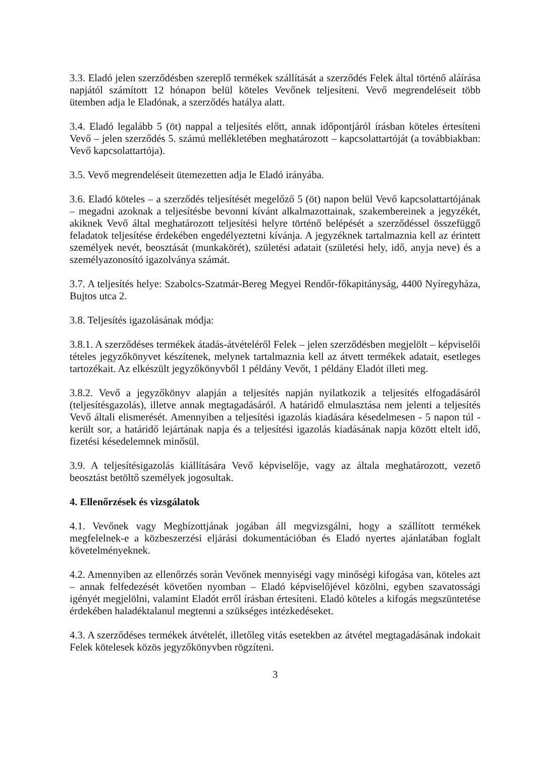3.3. Eladó jelen szerződésben szereplő termékek szállítását a szerződés Felek által történő aláírása napjától számított 12 hónapon belül köteles Vevőnek teljesíteni. Vevő megrendeléseit több ütemben adja le Eladónak, a szerződés hatálya alatt.
3.4. Eladó legalább 5 (öt) nappal a teljesítés előtt, annak időpontjáról írásban köteles értesíteni Vevő – jelen szerződés 5. számú mellékletében meghatározott – kapcsolattartóját (a továbbiakban: Vevő kapcsolattartója).
3.5. Vevő megrendeléseit ütemezetten adja le Eladó irányába.
3.6. Eladó köteles – a szerződés teljesítését megelőző 5 (öt) napon belül Vevő kapcsolattartójának – megadni azoknak a teljesítésbe bevonni kívánt alkalmazottainak, szakembereinek a jegyzékét, akiknek Vevő által meghatározott teljesítési helyre történő belépését a szerződéssel összefüggő feladatok teljesítése érdekében engedélyeztetni kívánja. A jegyzéknek tartalmaznia kell az érintett személyek nevét, beosztását (munkakörét), születési adatait (születési hely, idő, anyja neve) és a személyazonosító igazolványa számát.
3.7. A teljesítés helye: Szabolcs-Szatmár-Bereg Megyei Rendőr-főkapitányság, 4400 Nyíregyháza, Bujtos utca 2.
3.8. Teljesítés igazolásának módja:
3.8.1. A szerződéses termékek átadás-átvételéről Felek – jelen szerződésben megjelölt – képviselői tételes jegyzőkönyvet készítenek, melynek tartalmaznia kell az átvett termékek adatait, esetleges tartozékait. Az elkészült jegyzőkönyvből 1 példány Vevőt, 1 példány Eladót illeti meg.
3.8.2. Vevő a jegyzőkönyv alapján a teljesítés napján nyilatkozik a teljesítés elfogadásáról (teljesítésgazolás), illetve annak megtagadásáról. A határidő elmulasztása nem jelenti a teljesítés Vevő általi elismerését. Amennyiben a teljesítési igazolás kiadására késedelmesen - 5 napon túl - került sor, a határidő lejártának napja és a teljesítési igazolás kiadásának napja között eltelt idő, fizetési késedelemnek minősül.
3.9. A teljesítésigazolás kiállítására Vevő képviselője, vagy az általa meghatározott, vezető beosztást betöltő személyek jogosultak.
4. Ellenőrzések és vizsgálatok
4.1. Vevőnek vagy Megbízottjának jogában áll megvizsgálni, hogy a szállított termékek megfelelnek-e a közbeszerzési eljárási dokumentációban és Eladó nyertes ajánlatában foglalt követelményeknek.
4.2. Amennyiben az ellenőrzés során Vevőnek mennyiségi vagy minőségi kifogása van, köteles azt – annak felfedezését követően nyomban – Eladó képviselőjével közölni, egyben szavatossági igényét megjelölni, valamint Eladót erről írásban értesíteni. Eladó köteles a kifogás megszüntetése érdekében haladéktalanul megtenni a szükséges intézkedéseket.
4.3. A szerződéses termékek átvételét, illetőleg vitás esetekben az átvétel megtagadásának indokait Felek kötelesek közös jegyzőkönyvben rögzíteni.
3